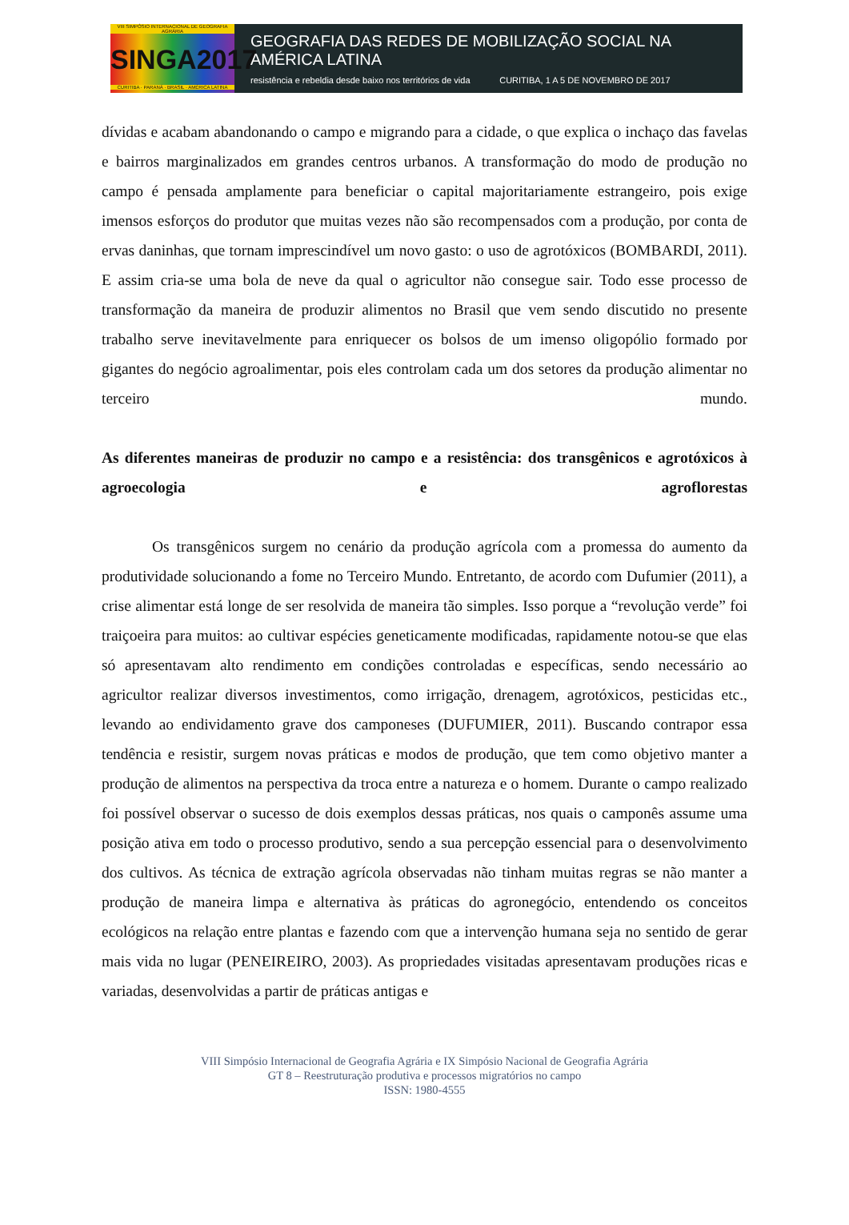VIII SIMPÓSIO INTERNACIONAL DE GEOGRAFIA AGRÁRIA
SINGA2017
CURITIBA · PARANÁ · BRASIL · AMÉRICA LATINA
GEOGRAFIA DAS REDES DE MOBILIZAÇÃO SOCIAL NA AMÉRICA LATINA
resistência e rebeldia desde baixo nos territórios de vida CURITIBA, 1 A 5 DE NOVEMBRO DE 2017
dívidas e acabam abandonando o campo e migrando para a cidade, o que explica o inchaço das favelas e bairros marginalizados em grandes centros urbanos. A transformação do modo de produção no campo é pensada amplamente para beneficiar o capital majoritariamente estrangeiro, pois exige imensos esforços do produtor que muitas vezes não são recompensados com a produção, por conta de ervas daninhas, que tornam imprescindível um novo gasto: o uso de agrotóxicos (BOMBARDI, 2011). E assim cria-se uma bola de neve da qual o agricultor não consegue sair. Todo esse processo de transformação da maneira de produzir alimentos no Brasil que vem sendo discutido no presente trabalho serve inevitavelmente para enriquecer os bolsos de um imenso oligopólio formado por gigantes do negócio agroalimentar, pois eles controlam cada um dos setores da produção alimentar no terceiro mundo.
As diferentes maneiras de produzir no campo e a resistência: dos transgênicos e agrotóxicos à agroecologia e agroflorestas
Os transgênicos surgem no cenário da produção agrícola com a promessa do aumento da produtividade solucionando a fome no Terceiro Mundo. Entretanto, de acordo com Dufumier (2011), a crise alimentar está longe de ser resolvida de maneira tão simples. Isso porque a “revolução verde” foi traiçoeira para muitos: ao cultivar espécies geneticamente modificadas, rapidamente notou-se que elas só apresentavam alto rendimento em condições controladas e específicas, sendo necessário ao agricultor realizar diversos investimentos, como irrigação, drenagem, agrotóxicos, pesticidas etc., levando ao endividamento grave dos camponeses (DUFUMIER, 2011). Buscando contrapor essa tendência e resistir, surgem novas práticas e modos de produção, que tem como objetivo manter a produção de alimentos na perspectiva da troca entre a natureza e o homem. Durante o campo realizado foi possível observar o sucesso de dois exemplos dessas práticas, nos quais o camponês assume uma posição ativa em todo o processo produtivo, sendo a sua percepção essencial para o desenvolvimento dos cultivos. As técnica de extração agrícola observadas não tinham muitas regras se não manter a produção de maneira limpa e alternativa às práticas do agronegócio, entendendo os conceitos ecológicos na relação entre plantas e fazendo com que a intervenção humana seja no sentido de gerar mais vida no lugar (PENEIREIRO, 2003). As propriedades visitadas apresentavam produções ricas e variadas, desenvolvidas a partir de práticas antigas e
VIII Simpósio Internacional de Geografia Agrária e IX Simpósio Nacional de Geografia Agrária
GT 8 – Reestruturação produtiva e processos migratórios no campo
ISSN: 1980-4555